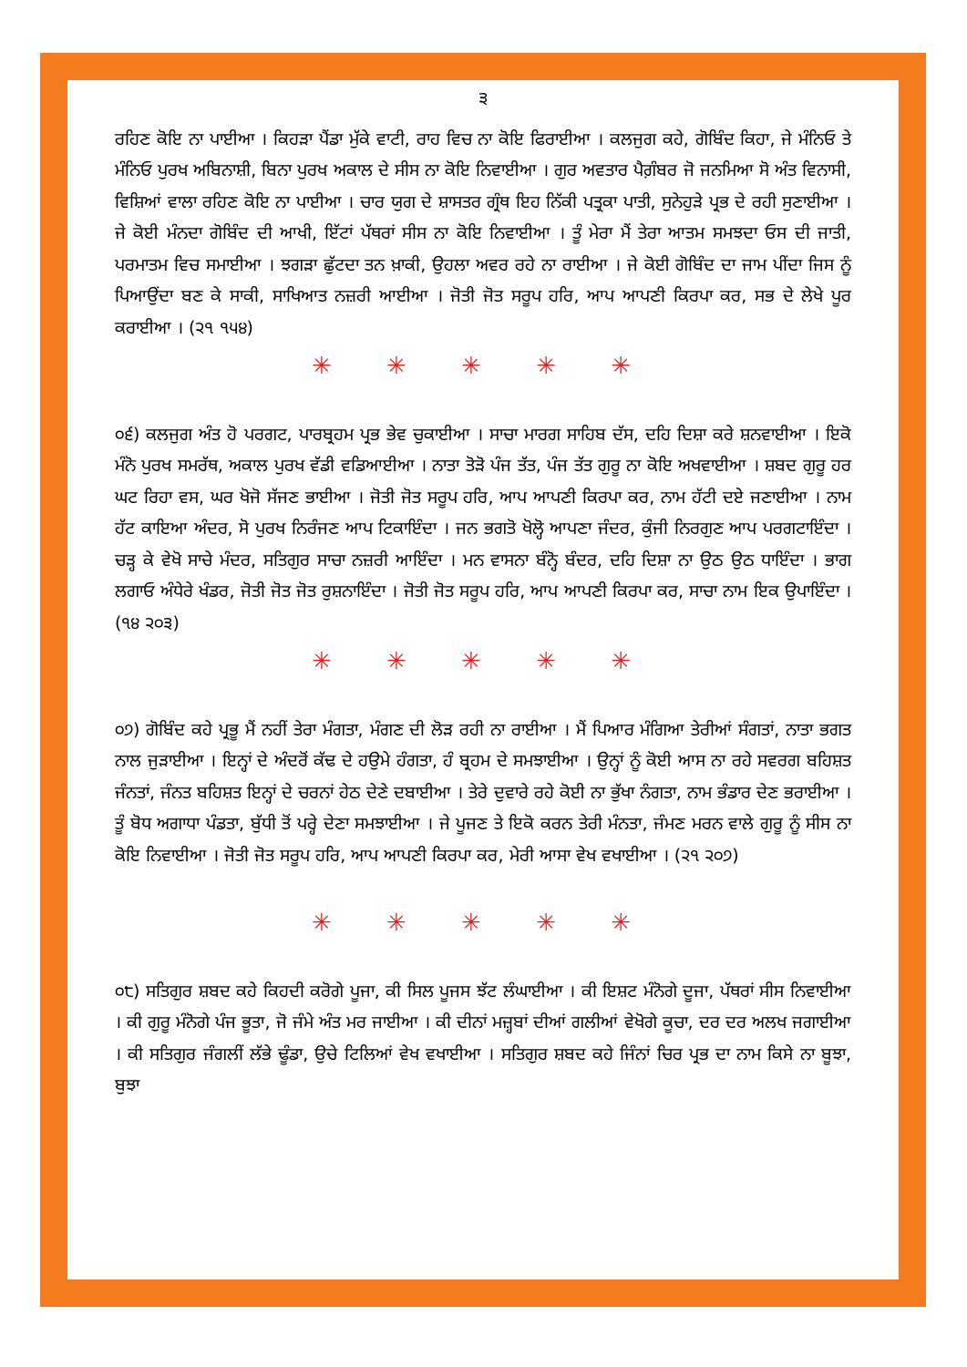੩
ਰਹਿਣ ਕੋਇ ਨਾ ਪਾਈਆ । ਕਿਹੜਾ ਪੈਂਡਾ ਮੁੱਕੇ ਵਾਟੀ, ਰਾਹ ਵਿਚ ਨਾ ਕੋਇ ਫਿਰਾਈਆ । ਕਲਜੁਗ ਕਹੇ, ਗੋਬਿੰਦ ਕਿਹਾ, ਜੇ ਮੰਨਿਓ ਤੇ ਮੰਨਿਓ ਪੁਰਖ ਅਬਿਨਾਸ਼ੀ, ਬਿਨਾ ਪੁਰਖ ਅਕਾਲ ਦੇ ਸੀਸ ਨਾ ਕੋਇ ਨਿਵਾਈਆ । ਗੁਰ ਅਵਤਾਰ ਪੈਗ਼ੰਬਰ ਜੋ ਜਨਮਿਆ ਸੋ ਅੰਤ ਵਿਨਾਸੀ, ਵਿਸ਼ਿਆਂ ਵਾਲਾ ਰਹਿਣ ਕੋਇ ਨਾ ਪਾਈਆ । ਚਾਰ ਯੁਗ ਦੇ ਸ਼ਾਸਤਰ ਗ੍ਰੰਥ ਇਹ ਨਿੱਕੀ ਪਤ੍ਰਕਾ ਪਾਤੀ, ਸੁਨੇਹੁੜੇ ਪ੍ਰਭ ਦੇ ਰਹੀ ਸੁਣਾਈਆ । ਜੇ ਕੋਈ ਮੰਨਦਾ ਗੋਬਿੰਦ ਦੀ ਆਖੀ, ਇੱਟਾਂ ਪੱਥਰਾਂ ਸੀਸ ਨਾ ਕੋਇ ਨਿਵਾਈਆ । ਤੂੰ ਮੇਰਾ ਮੈਂ ਤੇਰਾ ਆਤਮ ਸਮਝਦਾ ਓਸ ਦੀ ਜਾਤੀ, ਪਰਮਾਤਮ ਵਿਚ ਸਮਾਈਆ । ਝਗੜਾ ਛੁੱਟਦਾ ਤਨ ਖ਼ਾਕੀ, ਉਹਲਾ ਅਵਰ ਰਹੇ ਨਾ ਰਾਈਆ । ਜੇ ਕੋਈ ਗੋਬਿੰਦ ਦਾ ਜਾਮ ਪੀਂਦਾ ਜਿਸ ਨੂੰ ਪਿਆਉਂਦਾ ਬਣ ਕੇ ਸਾਕੀ, ਸਾਖਿਆਤ ਨਜ਼ਰੀ ਆਈਆ । ਜੋਤੀ ਜੋਤ ਸਰੂਪ ਹਰਿ, ਆਪ ਆਪਣੀ ਕਿਰਪਾ ਕਰ, ਸਭ ਦੇ ਲੇਖੇ ਪੂਰ ਕਰਾਈਆ । (੨੧ ੧੫੪)
✳ ✳ ✳ ✳ ✳
੦੬) ਕਲਜੁਗ ਅੰਤ ਹੋ ਪਰਗਟ, ਪਾਰਬ੍ਰਹਮ ਪ੍ਰਭ ਭੇਵ ਚੁਕਾਈਆ । ਸਾਚਾ ਮਾਰਗ ਸਾਹਿਬ ਦੱਸ, ਦਹਿ ਦਿਸ਼ਾ ਕਰੇ ਸ਼ਨਵਾਈਆ । ਇਕੋ ਮੰਨੋ ਪੁਰਖ ਸਮਰੱਥ, ਅਕਾਲ ਪੁਰਖ ਵੱਡੀ ਵਡਿਆਈਆ । ਨਾਤਾ ਤੋੜੋ ਪੰਜ ਤੱਤ, ਪੰਜ ਤੱਤ ਗੁਰੂ ਨਾ ਕੋਇ ਅਖਵਾਈਆ । ਸ਼ਬਦ ਗੁਰੂ ਹਰ ਘਟ ਰਿਹਾ ਵਸ, ਘਰ ਖੋਜੋ ਸੱਜਣ ਭਾਈਆ । ਜੋਤੀ ਜੋਤ ਸਰੂਪ ਹਰਿ, ਆਪ ਆਪਣੀ ਕਿਰਪਾ ਕਰ, ਨਾਮ ਹੱਟੀ ਦਏ ਜਣਾਈਆ । ਨਾਮ ਹੱਟ ਕਾਇਆ ਅੰਦਰ, ਸੋ ਪੁਰਖ ਨਿਰੰਜਣ ਆਪ ਟਿਕਾਇੰਦਾ । ਜਨ ਭਗਤੋ ਖੋਲ੍ਹੋ ਆਪਣਾ ਜੰਦਰ, ਕੁੰਜੀ ਨਿਰਗੁਣ ਆਪ ਪਰਗਟਾਇੰਦਾ । ਚੜ੍ਹ ਕੇ ਵੇਖੋ ਸਾਚੇ ਮੰਦਰ, ਸਤਿਗੁਰ ਸਾਚਾ ਨਜ਼ਰੀ ਆਇੰਦਾ । ਮਨ ਵਾਸਨਾ ਬੰਨ੍ਹੋ ਬੰਦਰ, ਦਹਿ ਦਿਸ਼ਾ ਨਾ ਉਠ ਉਠ ਧਾਇੰਦਾ । ਭਾਗ ਲਗਾਓ ਅੰਧੇਰੇ ਖੰਡਰ, ਜੋਤੀ ਜੋਤ ਜੋਤ ਰੁਸ਼ਨਾਇੰਦਾ । ਜੋਤੀ ਜੋਤ ਸਰੂਪ ਹਰਿ, ਆਪ ਆਪਣੀ ਕਿਰਪਾ ਕਰ, ਸਾਚਾ ਨਾਮ ਇਕ ਉਪਾਇੰਦਾ । (੧੪ ੨੦੩)
✳ ✳ ✳ ✳ ✳
੦੭) ਗੋਬਿੰਦ ਕਹੇ ਪ੍ਰਭੂ ਮੈਂ ਨਹੀਂ ਤੇਰਾ ਮੰਗਤਾ, ਮੰਗਣ ਦੀ ਲੋੜ ਰਹੀ ਨਾ ਰਾਈਆ । ਮੈਂ ਪਿਆਰ ਮੰਗਿਆ ਤੇਰੀਆਂ ਸੰਗਤਾਂ, ਨਾਤਾ ਭਗਤ ਨਾਲ ਜੁੜਾਈਆ । ਇਨ੍ਹਾਂ ਦੇ ਅੰਦਰੋਂ ਕੱਢ ਦੇ ਹਉਮੇ ਹੰਗਤਾ, ਹੰ ਬ੍ਰਹਮ ਦੇ ਸਮਝਾਈਆ । ਉਨ੍ਹਾਂ ਨੂੰ ਕੋਈ ਆਸ ਨਾ ਰਹੇ ਸਵਰਗ ਬਹਿਸ਼ਤ ਜੰਨਤਾਂ, ਜੰਨਤ ਬਹਿਸ਼ਤ ਇਨ੍ਹਾਂ ਦੇ ਚਰਨਾਂ ਹੇਠ ਦੇਣੇ ਦਬਾਈਆ । ਤੇਰੇ ਦੁਵਾਰੇ ਰਹੇ ਕੋਈ ਨਾ ਭੁੱਖਾ ਨੰਗਤਾ, ਨਾਮ ਭੰਡਾਰ ਦੇਣ ਭਰਾਈਆ । ਤੂੰ ਬੋਧ ਅਗਾਧਾ ਪੰਡਤਾ, ਬੁੱਧੀ ਤੋਂ ਪਰ੍ਹੇ ਦੇਣਾ ਸਮਝਾਈਆ । ਜੇ ਪੂਜਣ ਤੇ ਇਕੋ ਕਰਨ ਤੇਰੀ ਮੰਨਤਾ, ਜੰਮਣ ਮਰਨ ਵਾਲੇ ਗੁਰੂ ਨੂੰ ਸੀਸ ਨਾ ਕੋਇ ਨਿਵਾਈਆ । ਜੋਤੀ ਜੋਤ ਸਰੂਪ ਹਰਿ, ਆਪ ਆਪਣੀ ਕਿਰਪਾ ਕਰ, ਮੇਰੀ ਆਸਾ ਵੇਖ ਵਖਾਈਆ । (੨੧ ੨੦੭)
✳ ✳ ✳ ✳ ✳
੦੮) ਸਤਿਗੁਰ ਸ਼ਬਦ ਕਹੇ ਕਿਹਦੀ ਕਰੋਗੇ ਪੂਜਾ, ਕੀ ਸਿਲ ਪੂਜਸ ਝੱਟ ਲੰਘਾਈਆ । ਕੀ ਇਸ਼ਟ ਮੰਨੋਗੇ ਦੂਜਾ, ਪੱਥਰਾਂ ਸੀਸ ਨਿਵਾਈਆ । ਕੀ ਗੁਰੂ ਮੰਨੋਗੇ ਪੰਜ ਭੂਤਾ, ਜੋ ਜੰਮੇ ਅੰਤ ਮਰ ਜਾਈਆ । ਕੀ ਦੀਨਾਂ ਮਜ਼੍ਹਬਾਂ ਦੀਆਂ ਗਲੀਆਂ ਵੇਖੋਗੇ ਕੂਚਾ, ਦਰ ਦਰ ਅਲਖ ਜਗਾਈਆ । ਕੀ ਸਤਿਗੁਰ ਜੰਗਲੀਂ ਲੱਭੇ ਢੂੰਡਾ, ਉਚੇ ਟਿਲਿਆਂ ਵੇਖ ਵਖਾਈਆ । ਸਤਿਗੁਰ ਸ਼ਬਦ ਕਹੇ ਜਿੰਨਾਂ ਚਿਰ ਪ੍ਰਭ ਦਾ ਨਾਮ ਕਿਸੇ ਨਾ ਬੂਝਾ, ਬੁਝਾ